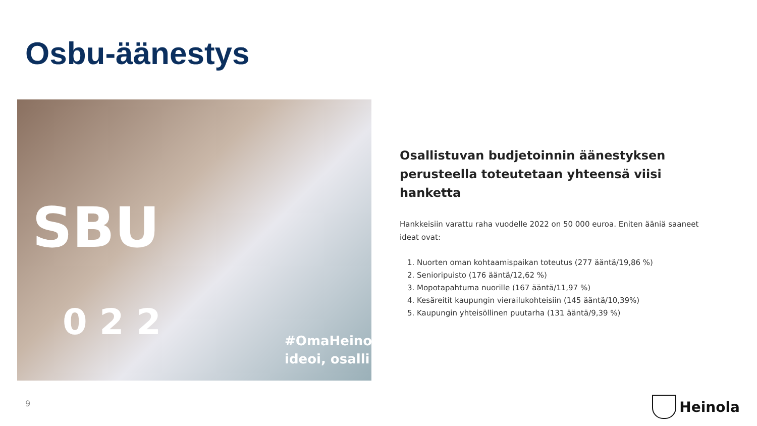Osbu-äänestys
SBU
0 2 2
#OmaHeino
ideoi, osalli
Osallistuvan budjetoinnin äänestyksen perusteella toteutetaan yhteensä viisi hanketta
Hankkeisiin varattu raha vuodelle 2022 on 50 000 euroa. Eniten ääniä saaneet ideat ovat:
1. Nuorten oman kohtaamispaikan toteutus (277 ääntä/19,86 %)
2. Senioripuisto (176 ääntä/12,62 %)
3. Mopotapahtuma nuorille (167 ääntä/11,97 %)
4. Kesäreitit kaupungin vierailukohteisiin (145 ääntä/10,39%)
5. Kaupungin yhteisöllinen puutarha (131 ääntä/9,39 %)
9 Heinola